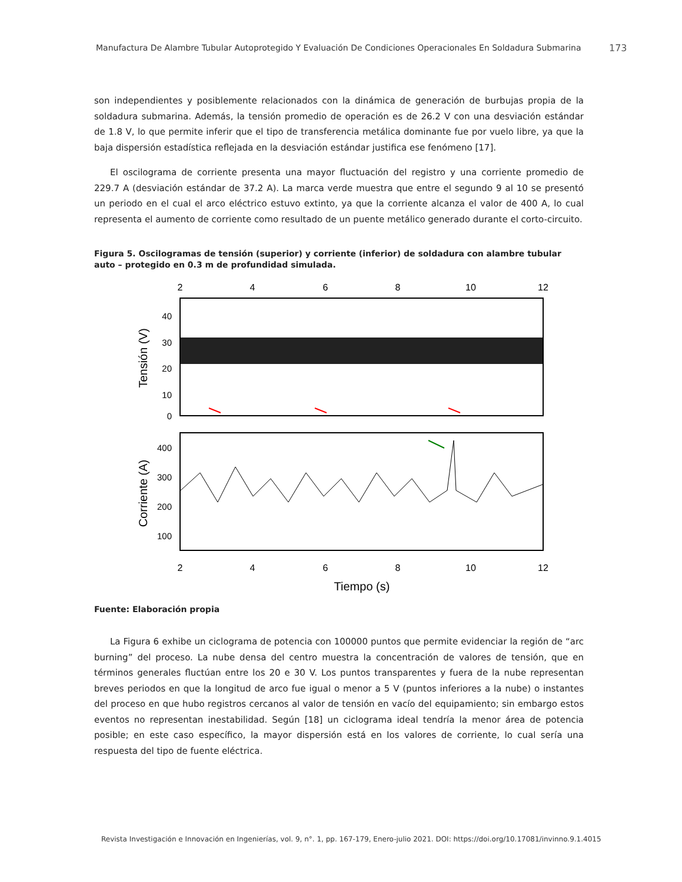Manufactura De Alambre Tubular Autoprotegido Y Evaluación De Condiciones Operacionales En Soldadura Submarina
173
son independientes y posiblemente relacionados con la dinámica de generación de burbujas propia de la soldadura submarina. Además, la tensión promedio de operación es de 26.2 V con una desviación estándar de 1.8 V, lo que permite inferir que el tipo de transferencia metálica dominante fue por vuelo libre, ya que la baja dispersión estadística reflejada en la desviación estándar justifica ese fenómeno [17].
El oscilograma de corriente presenta una mayor fluctuación del registro y una corriente promedio de 229.7 A (desviación estándar de 37.2 A). La marca verde muestra que entre el segundo 9 al 10 se presentó un periodo en el cual el arco eléctrico estuvo extinto, ya que la corriente alcanza el valor de 400 A, lo cual representa el aumento de corriente como resultado de un puente metálico generado durante el corto-circuito.
Figura 5. Oscilogramas de tensión (superior) y corriente (inferior) de soldadura con alambre tubular auto – protegido en 0.3 m de profundidad simulada.
2
4
6
8
10
12
2
4
6
8
10
12
40
30
20
10
0
400
300
200
100
Tensión (V)
Corriente (A)
Tiempo (s)
Fuente: Elaboración propia
La Figura 6 exhibe un ciclograma de potencia con 100000 puntos que permite evidenciar la región de “arc burning” del proceso. La nube densa del centro muestra la concentración de valores de tensión, que en términos generales fluctúan entre los 20 e 30 V. Los puntos transparentes y fuera de la nube representan breves periodos en que la longitud de arco fue igual o menor a 5 V (puntos inferiores a la nube) o instantes del proceso en que hubo registros cercanos al valor de tensión en vacío del equipamiento; sin embargo estos eventos no representan inestabilidad. Según [18] un ciclograma ideal tendría la menor área de potencia posible; en este caso específico, la mayor dispersión está en los valores de corriente, lo cual sería una respuesta del tipo de fuente eléctrica.
Revista Investigación e Innovación en Ingenierías, vol. 9, n°. 1, pp. 167-179, Enero-julio 2021. DOI: https://doi.org/10.17081/invinno.9.1.4015